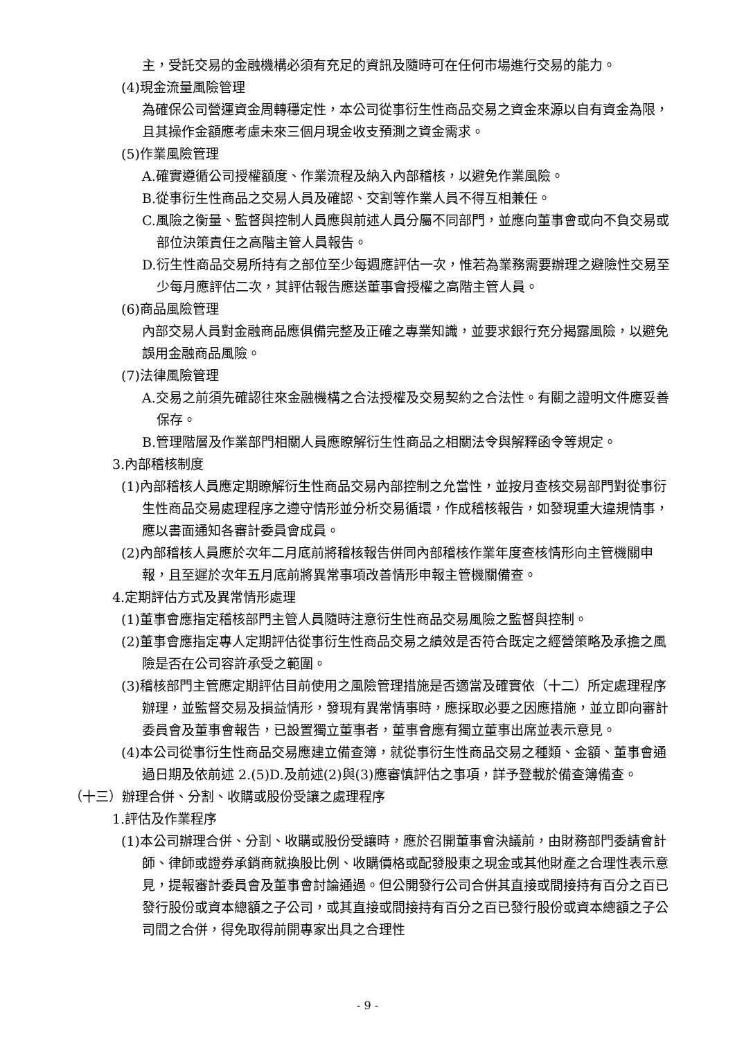主，受託交易的金融機構必須有充足的資訊及隨時可在任何市場進行交易的能力。
(4)現金流量風險管理
為確保公司營運資金周轉穩定性，本公司從事衍生性商品交易之資金來源以自有資金為限，且其操作金額應考慮未來三個月現金收支預測之資金需求。
(5)作業風險管理
A.確實遵循公司授權額度、作業流程及納入內部稽核，以避免作業風險。
B.從事衍生性商品之交易人員及確認、交割等作業人員不得互相兼任。
C.風險之衡量、監督與控制人員應與前述人員分屬不同部門，並應向董事會或向不負交易或部位決策責任之高階主管人員報告。
D.衍生性商品交易所持有之部位至少每週應評估一次，惟若為業務需要辦理之避險性交易至少每月應評估二次，其評估報告應送董事會授權之高階主管人員。
(6)商品風險管理
內部交易人員對金融商品應俱備完整及正確之專業知識，並要求銀行充分揭露風險，以避免誤用金融商品風險。
(7)法律風險管理
A.交易之前須先確認往來金融機構之合法授權及交易契約之合法性。有關之證明文件應妥善保存。
B.管理階層及作業部門相關人員應瞭解衍生性商品之相關法令與解釋函令等規定。
3.內部稽核制度
(1)內部稽核人員應定期瞭解衍生性商品交易內部控制之允當性，並按月查核交易部門對從事衍生性商品交易處理程序之遵守情形並分析交易循環，作成稽核報告，如發現重大違規情事，應以書面通知各審計委員會成員。
(2)內部稽核人員應於次年二月底前將稽核報告併同內部稽核作業年度查核情形向主管機關申報，且至遲於次年五月底前將異常事項改善情形申報主管機關備查。
4.定期評估方式及異常情形處理
(1)董事會應指定稽核部門主管人員隨時注意衍生性商品交易風險之監督與控制。
(2)董事會應指定專人定期評估從事衍生性商品交易之績效是否符合既定之經營策略及承擔之風險是否在公司容許承受之範圍。
(3)稽核部門主管應定期評估目前使用之風險管理措施是否適當及確實依（十二）所定處理程序辦理，並監督交易及損益情形，發現有異常情事時，應採取必要之因應措施，並立即向審計委員會及董事會報告，已設置獨立董事者，董事會應有獨立董事出席並表示意見。
(4)本公司從事衍生性商品交易應建立備查簿，就從事衍生性商品交易之種類、金額、董事會通過日期及依前述 2.(5)D.及前述(2)與(3)應審慎評估之事項，詳予登載於備查簿備查。
（十三）辦理合併、分割、收購或股份受讓之處理程序
1.評估及作業程序
(1)本公司辦理合併、分割、收購或股份受讓時，應於召開董事會決議前，由財務部門委請會計師、律師或證券承銷商就換股比例、收購價格或配發股東之現金或其他財產之合理性表示意見，提報審計委員會及董事會討論通過。但公開發行公司合併其直接或間接持有百分之百已發行股份或資本總額之子公司，或其直接或間接持有百分之百已發行股份或資本總額之子公司間之合併，得免取得前開專家出具之合理性
- 9 -